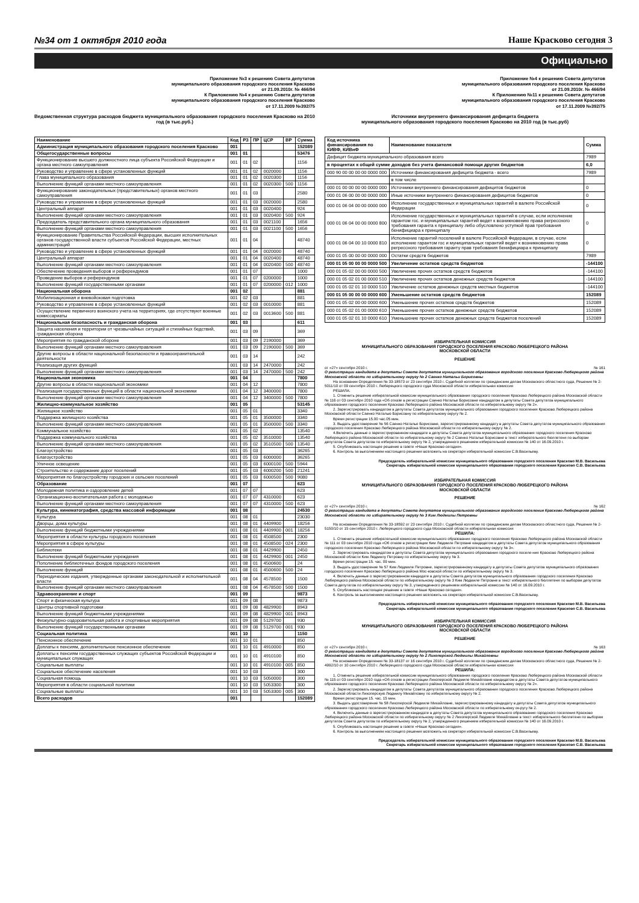№34 от 1 октября 2010 года Наше Красково сегодня 3
Официально
Приложение №3 к решению Совета депутатов
муниципального образования городского поселения Красково
от 21.09.2010г. № 466/94
К Приложению №4 к решению Совета депутатов
муниципального образования городского поселения Красково
от 17.11.2009 №392/75
Ведомственная структура расходов бюджета муниципального образования городского поселения Красково на 2010 год (в тыс.руб.)
| Наименование | Код | РЗ | ПР | ЦСР | ВР | Сумма |
| --- | --- | --- | --- | --- | --- | --- |
| Администрация муниципального образования городского поселения Красково | 001 | | | | | 152089 |
| Общегосударственные вопросы | 001 | 01 | | | | 53476 |
| Функционирование высшего должностного лица субъекта Российской Федерации и органа местного самоуправления | 001 | 01 | 02 | | | 1156 |
| Руководство и управление в сфере установленных функций | 001 | 01 | 02 | 0020000 | | 1156 |
| Глава муниципального образования | 001 | 01 | 02 | 0020300 | | 1156 |
| Выполнение функций органами местного самоуправления | 001 | 01 | 02 | 0020300 | 500 | 1156 |
| Функционирование законодательных (представительных) органов местного самоуправления | 001 | 01 | 03 | | | 2580 |
| Руководство и управление в сфере установленных функций | 001 | 01 | 03 | 0020000 | | 2580 |
| Центральный аппарат | 001 | 01 | 03 | 0020400 | | 924 |
| Выполнение функций органами местного самоуправления | 001 | 01 | 03 | 0020400 | 500 | 924 |
| Председатель представительного органа муниципального образования | 001 | 01 | 03 | 0021100 | | 1656 |
| Выполнение функций органами местного самоуправления | 001 | 01 | 03 | 0021100 | 500 | 1656 |
| Функционирование Правительства Российской Федерации, высших исполнительных органов государственной власти субъектов Российской Федерации, местных администраций | 001 | 01 | 04 | | | 48740 |
| Руководство и управление в сфере установленных функций | 001 | 01 | 04 | 0020000 | | 48740 |
| Центральный аппарат | 001 | 01 | 04 | 0020400 | | 48740 |
| Выполнение функций органами местного самоуправления | 001 | 01 | 04 | 0020400 | 500 | 48740 |
| Обеспечение проведения выборов и референдумов | 001 | 01 | 07 | | | 1000 |
| Проведение выборов и референдумов | 001 | 01 | 07 | 0200000 | | 1000 |
| Выполнение функций государственными органами | 001 | 01 | 07 | 0200000 | 012 | 1000 |
| Национальная оборона | 001 | 02 | | | | 881 |
| Мобилизационная и вневойсковая подготовка | 001 | 02 | 03 | | | 881 |
| Руководство и управление в сфере установленных функций | 001 | 02 | 03 | 0010000 | | 881 |
| Осуществление первичного воинского учета на территориях, где отсутствуют военные комиссариаты | 001 | 02 | 03 | 0013600 | 500 | 881 |
| Национальная безопасность и гражданская оборона | 001 | 03 | | | | 611 |
| Защита населения и территории от чрезвычайных ситуаций и стихийных бедствий, гражданская оборона | 001 | 03 | 09 | | | 369 |
| Мероприятия по гражданской обороне | 001 | 03 | 09 | 2190000 | | 369 |
| Выполнение функций органами местного самоуправления | 001 | 03 | 09 | 2190000 | 500 | 369 |
| Другие вопросы в области национальной безопасности и правоохранительной деятельности | 001 | 03 | 14 | | | 242 |
| Реализация других функций | 001 | 03 | 14 | 2470000 | | 242 |
| Выполнение функций органами местного самоуправления | 001 | 03 | 14 | 2470000 | 500 | 242 |
| Национальная экономика | 001 | 04 | | | | 7800 |
| Другие вопросы в области национальной экономики | 001 | 04 | 12 | | | 7800 |
| Реализация государственных функций в области национальной экономики | 001 | 04 | 12 | 3400000 | | 7800 |
| Выполнение функций органами местного самоуправления | 001 | 04 | 12 | 3400000 | 500 | 7800 |
| Жилищно-коммунальное хозяйство | 001 | 05 | | | | 53145 |
| Жилищное хозяйство | 001 | 05 | 01 | | | 3340 |
| Поддержка жилищного хозяйства | 001 | 05 | 01 | 3500000 | | 3340 |
| Выполнение функций органами местного самоуправления | 001 | 05 | 01 | 3500000 | 500 | 3340 |
| Коммунальное хозяйство | 001 | 05 | 02 | | | 13540 |
| Поддержка коммунального хозяйства | 001 | 05 | 02 | 3510000 | | 13540 |
| Выполнение функций органами местного самоуправления | 001 | 05 | 02 | 3510500 | 500 | 13540 |
| Благоустройство | 001 | 05 | 03 | | | 36265 |
| Благоустройство | 001 | 05 | 03 | 6000000 | | 36265 |
| Уличное освещение | 001 | 05 | 03 | 6000100 | 500 | 5944 |
| Строительство и содержание дорог поселений | 001 | 05 | 03 | 6000200 | 500 | 21241 |
| Мероприятия по благоустройству городских и сельских поселений | 001 | 05 | 03 | 6000500 | 500 | 9080 |
| Образование | 001 | 07 | | | | 623 |
| Молодежная политика и оздоровление детей | 001 | 07 | 07 | | | 623 |
| Организационно-воспитательная работа с молодежью | 001 | 07 | 07 | 4310000 | | 623 |
| Выполнение функций органами местного самоуправления | 001 | 07 | 07 | 4310000 | 500 | 623 |
| Культура, кинематография, средства массовой информации | 001 | 08 | | | | 24530 |
| Культура | 001 | 08 | 01 | | | 23030 |
| Дворцы, дома культуры | 001 | 08 | 01 | 4409900 | | 18256 |
| Выполнение функций бюджетными учреждениями | 001 | 08 | 01 | 4409900 | 001 | 18256 |
| Мероприятия в области культуры городского поселения | 001 | 08 | 01 | 4508500 | | 2300 |
| Мероприятия в сфере культуры | 001 | 08 | 01 | 4508500 | 024 | 2300 |
| Библиотеки | 001 | 08 | 01 | 4429900 | | 2450 |
| Выполнение функций бюджетными учреждения | 001 | 08 | 01 | 4429900 | 001 | 2450 |
| Пополнение библиотечных фондов городского поселения | 001 | 08 | 01 | 4500600 | | 24 |
| Выполнение функций | 001 | 08 | 01 | 4500600 | 500 | 24 |
| Периодические издания, утвержденные органами законодательной и исполнительной власти | 001 | 08 | 04 | 4578500 | | 1500 |
| Выполнение функций органами местного самоуправления | 001 | 08 | 04 | 4578500 | 500 | 1500 |
| Здравоохранение и спорт | 001 | 09 | | | | 9873 |
| Спорт и физическая культура | 001 | 09 | 08 | | | 9873 |
| Центры спортивной подготовки | 001 | 09 | 08 | 4829900 | | 8943 |
| Выполнение функций бюджетными учреждениями | 001 | 09 | 08 | 4829900 | 001 | 8943 |
| Физкультурно-оздоровительная работа и спортивные мероприятия | 001 | 09 | 08 | 5129700 | | 930 |
| Выполнение функций государственными органами | 001 | 09 | 08 | 5129700 | 001 | 930 |
| Социальная политика | 001 | 10 | | | | 1150 |
| Пенсионное обеспечение | 001 | 10 | 01 | | | 850 |
| Доплаты к пенсиям, дополнительное пенсионное обеспечение | 001 | 10 | 01 | 4910000 | | 850 |
| Доплаты к пенсиям государственных служащих субъектов Российской Федерации и муниципальных служащих | 001 | 10 | 01 | 4910100 | | 850 |
| Социальные выплаты | 001 | 10 | 01 | 4910100 | 005 | 850 |
| Социальное обеспечение населения | 001 | 10 | 03 | | | 300 |
| Социальная помощь | 001 | 10 | 03 | 5050000 | | 300 |
| Мероприятия в области социальной политики | 001 | 10 | 03 | 5053300 | | 300 |
| Социальные выплаты | 001 | 10 | 03 | 5053300 | 005 | 300 |
| Всего расходов | 001 | | | | | 152089 |
Приложение №4 к решению Совета депутатов
муниципального образования городского поселения Красково
от 21.09.2010г. № 466/94
К Приложению №11 к решению Совета депутатов
муниципального образования городского поселения Красково
от 17.11.2009 №392/75
Источники внутреннего финансирования дефицита бюджета
муниципального образования городского поселения Красково на 2010 год (в тыс.руб)
| Код источника финансирования по КИВФ, КИВнФ | Наименование показателя | Сумма |
| --- | --- | --- |
| Дефицит бюджета муниципального образования всего | | 7989 |
| в процентах к общей сумме доходов без учета финансовой помощи других бюджетов | | 6,0 |
| 000 90 00 00 00 00 0000 000 | Источники финансирования дефицита бюджета - всего | 7989 |
| | в том числе | |
| 000 01 00 00 00 00 0000 000 | Источники внутреннего финансирования дефицитов бюджетов | 0 |
| 000 01 06 00 00 00 0000 000 | Иные источники внутреннего финансирования дефицитов бюджетов | 0 |
| 000 01 06 04 00 00 0000 000 | Исполнение государственных и муниципальных гарантий в валюте Российской Федерации | 0 |
| 000 01 06 04 00 00 0000 800 | Исполнение государственных и муниципальных гарантий в случае, если исполнение гарантом гос. и муниципальных гарантий ведет к возникновению права регрессного требования гаранта к принципалу либо обусловлено уступкой прав требования бенифициара к принципалу | 0 |
| 000 01 06 04 00 10 0000 810 | Исполнение гарантий поселений в валюте Российской Федерации, в случае, если исполнение гарантом гос и муниципальных гарантий ведет к возникновению права регрессного требования гаранту прав требования бенифициара к принципалу | 0 |
| 000 01 05 00 00 00 0000 000 | Остатки средств бюджетов | 7989 |
| 000 01 05 00 00 00 0000 500 | Увеличение остатков средств бюджетов | -144100 |
| 000 01 05 02 00 00 0000 500 | Увеличение прочих остатков средств бюджетов | -144100 |
| 000 01 05 02 01 00 0000 510 | Увеличение прочих остатков денежных средств бюджетов | -144100 |
| 000 01 05 02 01 10 0000 510 | Увеличение остатков денежных средств местных бюджетов | -144100 |
| 000 01 05 00 00 00 0000 600 | Уменьшение остатков средств бюджетов | 152089 |
| 000 01 05 02 00 00 0000 600 | Уменьшение прочих остатков средств бюджетов | 152089 |
| 000 01 05 02 01 00 0000 610 | Уменьшение прочих остатков денежных средств бюджетов | 152089 |
| 000 01 05 02 01 10 0000 610 | Уменьшение прочих остатков денежных средств бюджетов поселений | 152089 |
ИЗБИРАТЕЛЬНАЯ КОМИССИЯ
МУНИЦИПАЛЬНОГО ОБРАЗОВАНИЯ ГОРОДСКОГО ПОСЕЛЕНИЯ КРАСКОВО ЛЮБЕРЕЦКОГО РАЙОНА
МОСКОВСКОЙ ОБЛАСТИ
РЕШЕНИЕ
от «27» сентября 2010 г. № 161
О регистрации кандидата в депутаты Совета депутатов муниципального образования городского поселения Красково Люберецкого района Московской области по избирательному округу № 2 Саенко Натальи Борисовны
На основании Определения № 33-18573 от 23 сентября 2010 г. Судебной коллегии по гражданским делам Московского областного суда, Решения № 2-5011/10 от 09 сентября 2010 г. Люберецкого городского суда Московской области избирательная комиссия
РЕШИЛА:
1. Отменить решение избирательной комиссии муниципального образования городского поселения Красково Люберецкого района Московской области № 116 от 03 сентября 2010 года «Об отказе в регистрации Саенко Наталье Борисовне кандидатом в депутаты Совета депутатов муниципального образования городского поселения Красково Люберецкого района Московской области по избирательному округу № 2».
2. Зарегистрировать кандидатом в депутаты Совета депутатов муниципального образования городского поселения Красково Люберецкого района Московской области Саенко Наталью Борисовну по избирательному округу № 2.
Время регистрации 15.00 час.05 мин.
3. Выдать удостоверение № 56 Саенко Наталье Борисовне, зарегистрированному кандидату в депутаты Совета депутатов муниципального образования городского поселения Красково Люберецкого района Московской области по избирательному округу № 2.
4.Включить данные о зарегистрированном кандидате в депутаты Совета депутатов муниципального образования городского поселения Красково Люберецкого района Московской области по избирательному округу № 2 Саенко Наталье Борисовне в текст избирательного бюллетеня по выборам депутатов Совета депутатов по избирательному округу № 2, утвержденного решением избирательной комиссии № 140 от 16.09.2010 г.
5. Опубликовать настоящее решение в газете «Наше Красково сегодня».
6. Контроль за выполнением настоящего решения возложить на секретаря избирательной комиссии С.В.Васильеву.
Председатель избирательной комиссии муниципального образования городского поселения Красково М.В. Васильева
Секретарь избирательной комиссии муниципального образования городского поселения Красково С.В. Васильева
ИЗБИРАТЕЛЬНАЯ КОМИССИЯ
МУНИЦИПАЛЬНОГО ОБРАЗОВАНИЯ ГОРОДСКОГО ПОСЕЛЕНИЯ КРАСКОВО ЛЮБЕРЕЦКОГО РАЙОНА
МОСКОВСКОЙ ОБЛАСТИ
РЕШЕНИЕ
от «27» сентября 2010 г. № 162
О регистрации кандидата в депутаты Совета депутатов муниципального образования городского поселения Красково Люберецкого района Московской области по избирательному округу № 3 Ким Людмилы Петровны
На основании Определения № 33-18592 от 23 сентября 2010 г. Судебной коллегии по гражданским делам Московского областного суда, Решения № 2-5150/10 от 15 сентября 2010 г. Люберецкого городского суда Московской области избирательная комиссия
РЕШИЛА:
1. Отменить решение избирательной комиссии муниципального образования городского поселения Красково Люберецкого района Московской области № 111 от 03 сентября 2010 года «Об отказе в регистрации Ким Людмиле Петровне кандидатом в депутаты Совета депутатов муниципального образования городского поселения Красково Люберецкого района Московской области по избирательному округу № 3».
2. Зарегистрировать кандидатом в депутаты Совета депутатов муниципального образования городского поселе-ния Красково Люберецкого района Московской области Ким Людмилу Петровну по избирательному округу № 3.
Время регистрации 15. час. 09 мин.
3. Выдать удостоверение № 57 Ким Людмиле Петровне, зарегистрированному кандидату в депутаты Совета депутатов муниципального образования городского поселения Красково Люберецкого района Мос-ковской области по избирательному округу № 3.
4. Включить данные о зарегистрированном кандидате в депутаты Совета депутатов муниципального образования городского поселения Красково Люберецкого района Московской области по избирательному округу № 3 Ким Людмиле Петровне в текст избирательного бюллетеня по выборам депутатов Совета депутатов по избирательному округу № 3, утвержденного решением избирательной комиссии № 140 от 16.09.2010 г.
5. Опубликовать настоящее решение в газете «Наше Красково сегодня».
6. Контроль за выполнением настоящего решения возложить на секретаря избирательной комиссии С.В.Васильеву.
Председатель избирательной комиссии муниципального образования городского поселения Красково М.В. Васильева
Секретарь избирательной комиссии муниципального образования городского поселения Красково С.В. Васильева
ИЗБИРАТЕЛЬНАЯ КОМИССИЯ
МУНИЦИПАЛЬНОГО ОБРАЗОВАНИЯ ГОРОДСКОГО ПОСЕЛЕНИЯ КРАСКОВО ЛЮБЕРЕЦКОГО РАЙОНА
МОСКОВСКОЙ ОБЛАСТИ
РЕШЕНИЕ
от «27» сентября 2010 г. № 163
О регистрации кандидата в депутаты Совета депутатов муниципального образования городского поселения Красково Люберецкого района Московской области по избирательному округу № 2 Лихоперской Людмилы Михайловны
На основании Определения № 33-18137 от 16 сентября 2010 г. Судебной коллегии по гражданским делам Московского областного суда, Решения № 2-4992/10 от 10 сентября 2010 г. Люберецкого городского суда Московской области избирательная комиссия
РЕШИЛА:
1. Отменить решение избирательной комиссии муниципального образования городского поселения Красково Люберецкого района Московской области № 115 от 03 сентября 2010 года «Об отказе в регистрации Лихоперской Людмиле Михайловне кандидатом в депутаты Совета депутатов муниципального образования городского поселения Красково Люберецкого района Московской области по избирательному округу № 2».
2. Зарегистрировать кандидатом в депутаты Совета депутатов муниципального образования городского поселения Красково Люберецкого района Московской области Лихоперскую Людмилу Михайловну по избирательному округу № 2.
Время регистрации 15. час. 15 мин.
3. Выдать удостоверение № 58 Лихоперской Людмиле Михайловне, зарегистрированному кандидату в депутаты Совета депутатов муниципального образования городского поселения Красково Люберецкого района Московской области по избирательному ок-ругу № 2.
4. Включить данные о зарегистрированном кандидате в депутаты Совета депутатов муниципального образования городского поселения Красково Люберецкого района Московской области по избирательному округу № 2 Лихоперской Людмиле Михайловне в текст избирательного бюллетеня по выборам депутатов Совета депутатов по избирательному округу № 2, утвержденного решением избирательной комиссии № 140 от 16.09.2010 г.
5. Опубликовать настоящее решение в газете «Наше Красково сегодня».
6. Контроль за выполнением настоящего решения возложить на секретаря избирательной комиссии С.В.Васильеву.
Председатель избирательной комиссии муниципального образования городского поселения Красково М.В. Васильева
Секретарь избирательной комиссии муниципального образования городского поселения Красково С.В. Васильева